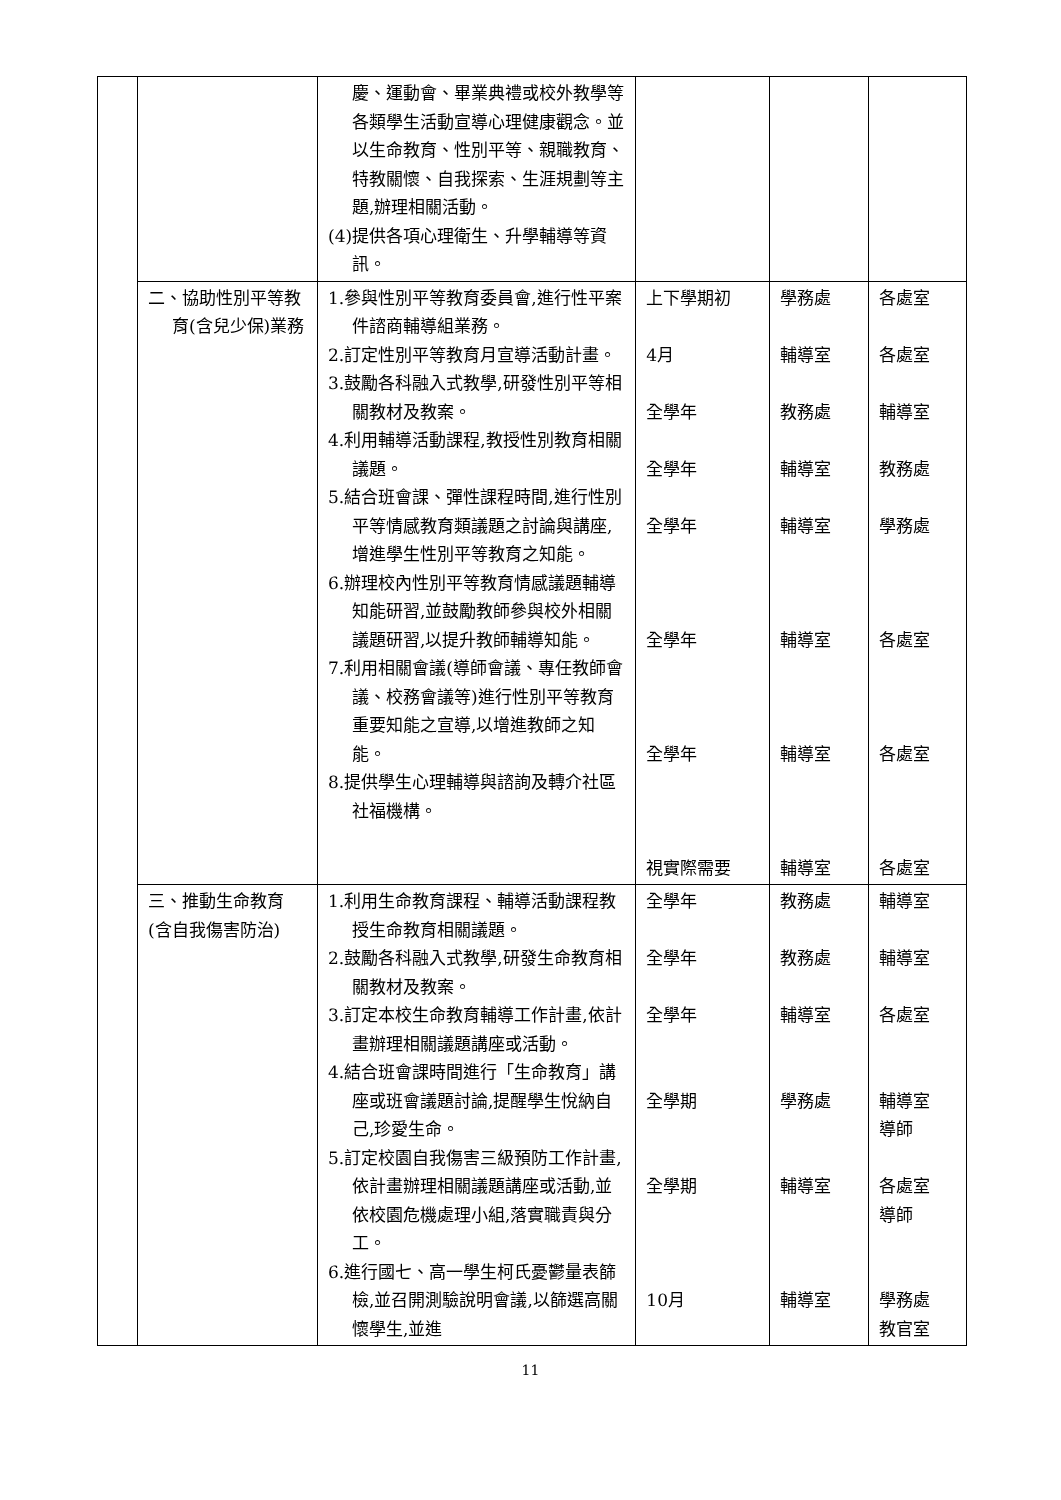| | | 慶、運動會、畢業典禮或校外教學等各類學生活動宣導心理健康觀念。並以生命教育、性別平等、親職教育、特教關懷、自我探索、生涯規劃等主題,辦理相關活動。 (4)提供各項心理衛生、升學輔導等資訊。 | | | |
| | 二、協助性別平等教育(含兒少保)業務 | 1.參與性別平等教育委員會,進行性平案件諮商輔導組業務。 2.訂定性別平等教育月宣導活動計畫。 3.鼓勵各科融入式教學,研發性別平等相關教材及教案。 4.利用輔導活動課程,教授性別教育相關議題。 5.結合班會課、彈性課程時間,進行性別平等情感教育類議題之討論與講座,增進學生性別平等教育之知能。 6.辦理校內性別平等教育情感議題輔導知能研習,並鼓勵教師參與校外相關議題研習,以提升教師輔導知能。 7.利用相關會議(導師會議、專任教師會議、校務會議等)進行性別平等教育重要知能之宣導,以增進教師之知能。 8.提供學生心理輔導與諮詢及轉介社區社福機構。 | 上下學期初 4月 全學年 全學年 全學年 全學年 全學年 視實際需要 | 學務處 輔導室 教務處 輔導室 輔導室 輔導室 輔導室 輔導室 | 各處室 各處室 輔導室 教務處 學務處 各處室 各處室 各處室 |
| | 三、推動生命教育(含自我傷害防治) | 1.利用生命教育課程、輔導活動課程教授生命教育相關議題。 2.鼓勵各科融入式教學,研發生命教育相關教材及教案。 3.訂定本校生命教育輔導工作計畫,依計畫辦理相關議題講座或活動。 4.結合班會課時間進行「生命教育」講座或班會議題討論,提醒學生悅納自己,珍愛生命。 5.訂定校園自我傷害三級預防工作計畫,依計畫辦理相關議題講座或活動,並依校園危機處理小組,落實職責與分工。 6.進行國七、高一學生柯氏憂鬱量表篩檢,並召開測驗說明會議,以篩選高關懷學生,並進 | 全學年 全學年 全學年 全學期 全學期 10月 | 教務處 教務處 輔導室 學務處 輔導室 輔導室 | 輔導室 輔導室 各處室 輔導室 導師 各處室 導師 學務處 教官室 |
11